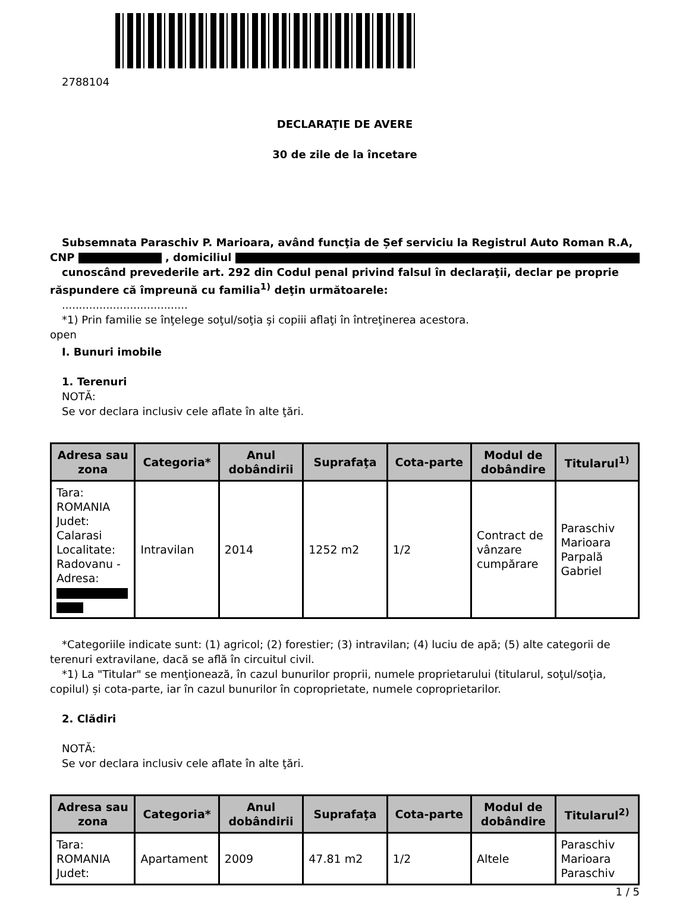2788104
DECLARAŢIE DE AVERE
30 de zile de la încetare
Subsemnata Paraschiv P. Marioara, având funcţia de Șef serviciu la Registrul Auto Roman R.A, CNP , domiciliul
cunoscând prevederile art. 292 din Codul penal privind falsul în declaraţii, declar pe proprie răspundere că împreună cu familia<sup>1)</sup> deţin următoarele:
.....................................
*1) Prin familie se înţelege soţul/soţia şi copiii aflaţi în întreţinerea acestora.
open
I. Bunuri imobile
1. Terenuri
NOTĂ:
Se vor declara inclusiv cele aflate în alte ţări.
| Adresa sau zona | Categoria* | Anul dobândirii | Suprafaţa | Cota-parte | Modul de dobândire | Titularul<sup>1)</sup> |
| --- | --- | --- | --- | --- | --- | --- |
| Tara: ROMANIA Judet: Calarasi Localitate: Radovanu - Adresa: | Intravilan | 2014 | 1252 m2 | 1/2 | Contract de vânzare cumpărare | Paraschiv Marioara Parpală Gabriel |
*Categoriile indicate sunt: (1) agricol; (2) forestier; (3) intravilan; (4) luciu de apă; (5) alte categorii de terenuri extravilane, dacă se află în circuitul civil.
*1) La "Titular" se menţionează, în cazul bunurilor proprii, numele proprietarului (titularul, soţul/soţia, copilul) și cota-parte, iar în cazul bunurilor în coproprietate, numele coproprietarilor.
2. Clădiri
NOTĂ:
Se vor declara inclusiv cele aflate în alte ţări.
| Adresa sau zona | Categoria* | Anul dobândirii | Suprafaţa | Cota-parte | Modul de dobândire | Titularul<sup>2)</sup> |
| --- | --- | --- | --- | --- | --- | --- |
| Tara: ROMANIA Judet: | Apartament | 2009 | 47.81 m2 | 1/2 | Altele | Paraschiv Marioara Paraschiv |
1 / 5